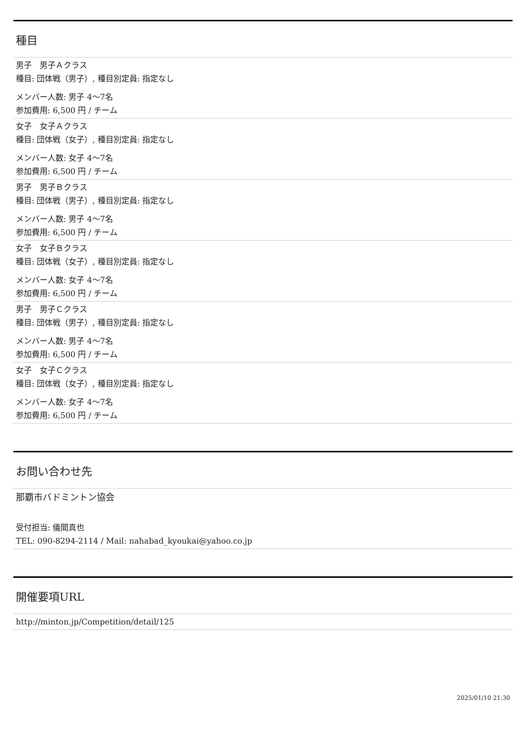種目
男子　男子Ａクラス
種目: 団体戦（男子）, 種目別定員: 指定なし
メンバー人数: 男子 4〜7名
参加費用: 6,500 円 / チーム
女子　女子Ａクラス
種目: 団体戦（女子）, 種目別定員: 指定なし
メンバー人数: 女子 4〜7名
参加費用: 6,500 円 / チーム
男子　男子Ｂクラス
種目: 団体戦（男子）, 種目別定員: 指定なし
メンバー人数: 男子 4〜7名
参加費用: 6,500 円 / チーム
女子　女子Ｂクラス
種目: 団体戦（女子）, 種目別定員: 指定なし
メンバー人数: 女子 4〜7名
参加費用: 6,500 円 / チーム
男子　男子Ｃクラス
種目: 団体戦（男子）, 種目別定員: 指定なし
メンバー人数: 男子 4〜7名
参加費用: 6,500 円 / チーム
女子　女子Ｃクラス
種目: 団体戦（女子）, 種目別定員: 指定なし
メンバー人数: 女子 4〜7名
参加費用: 6,500 円 / チーム
お問い合わせ先
那覇市バドミントン協会
受付担当: 儀間真也
TEL: 090-8294-2114 / Mail: nahabad_kyoukai@yahoo.co.jp
開催要項URL
http://minton.jp/Competition/detail/125
2025/01/10 21:30